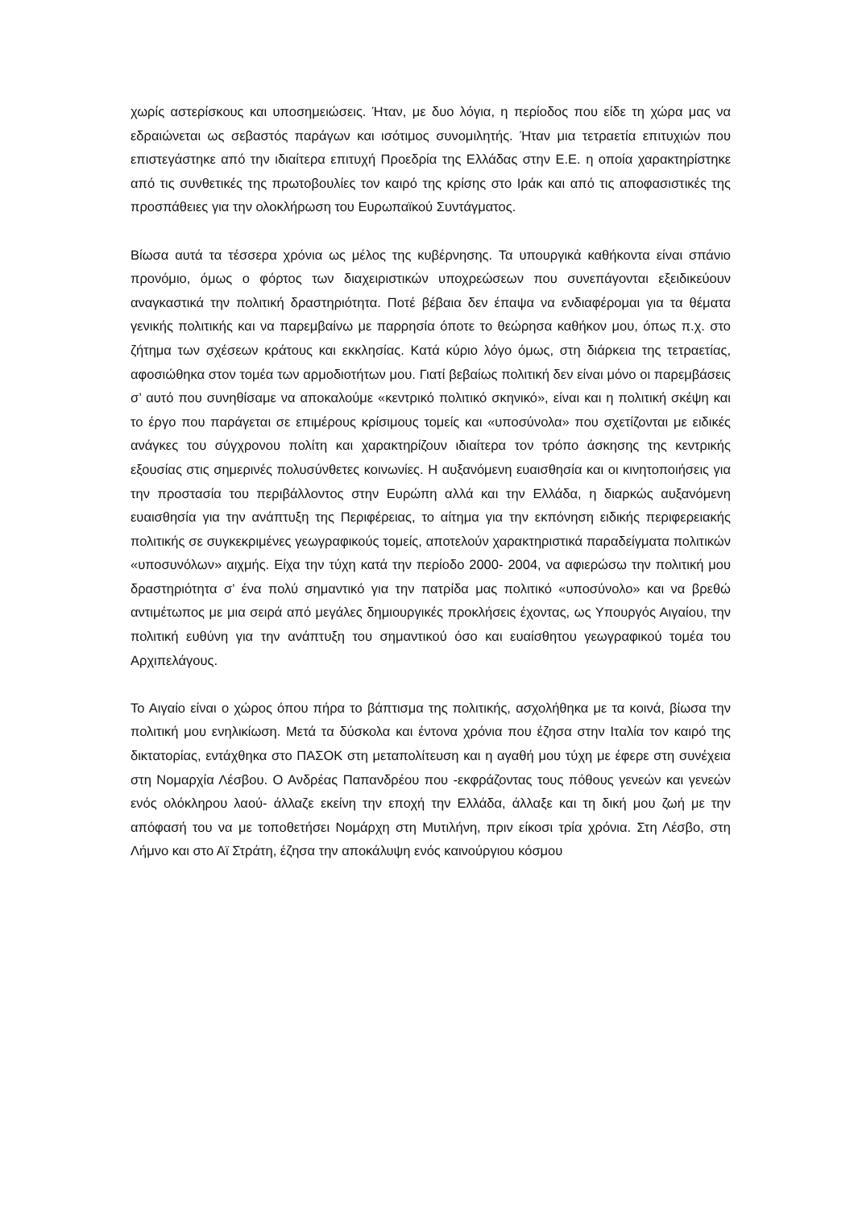χωρίς αστερίσκους και υποσημειώσεις. Ήταν, με δυο λόγια, η περίοδος που είδε τη χώρα μας να εδραιώνεται ως σεβαστός παράγων και ισότιμος συνομιλητής. Ήταν μια τετραετία επιτυχιών που επιστεγάστηκε από την ιδιαίτερα επιτυχή Προεδρία της Ελλάδας στην Ε.Ε. η οποία χαρακτηρίστηκε από τις συνθετικές της πρωτοβουλίες τον καιρό της κρίσης στο Ιράκ και από τις αποφασιστικές της προσπάθειες για την ολοκλήρωση του Ευρωπαϊκού Συντάγματος.
Βίωσα αυτά τα τέσσερα χρόνια ως μέλος της κυβέρνησης. Τα υπουργικά καθήκοντα είναι σπάνιο προνόμιο, όμως ο φόρτος των διαχειριστικών υποχρεώσεων που συνεπάγονται εξειδικεύουν αναγκαστικά την πολιτική δραστηριότητα. Ποτέ βέβαια δεν έπαψα να ενδιαφέρομαι για τα θέματα γενικής πολιτικής και να παρεμβαίνω με παρρησία όποτε το θεώρησα καθήκον μου, όπως π.χ. στο ζήτημα των σχέσεων κράτους και εκκλησίας. Κατά κύριο λόγο όμως, στη διάρκεια της τετραετίας, αφοσιώθηκα στον τομέα των αρμοδιοτήτων μου. Γιατί βεβαίως πολιτική δεν είναι μόνο οι παρεμβάσεις σ’ αυτό που συνηθίσαμε να αποκαλούμε «κεντρικό πολιτικό σκηνικό», είναι και η πολιτική σκέψη και το έργο που παράγεται σε επιμέρους κρίσιμους τομείς και «υποσύνολα» που σχετίζονται με ειδικές ανάγκες του σύγχρονου πολίτη και χαρακτηρίζουν ιδιαίτερα τον τρόπο άσκησης της κεντρικής εξουσίας στις σημερινές πολυσύνθετες κοινωνίες. Η αυξανόμενη ευαισθησία και οι κινητοποιήσεις για την προστασία του περιβάλλοντος στην Ευρώπη αλλά και την Ελλάδα, η διαρκώς αυξανόμενη ευαισθησία για την ανάπτυξη της Περιφέρειας, το αίτημα για την εκπόνηση ειδικής περιφερειακής πολιτικής σε συγκεκριμένες γεωγραφικούς τομείς, αποτελούν χαρακτηριστικά παραδείγματα πολιτικών «υποσυνόλων» αιχμής. Είχα την τύχη κατά την περίοδο 2000- 2004, να αφιερώσω την πολιτική μου δραστηριότητα σ’ ένα πολύ σημαντικό για την πατρίδα μας πολιτικό «υποσύνολο» και να βρεθώ αντιμέτωπος με μια σειρά από μεγάλες δημιουργικές προκλήσεις έχοντας, ως Υπουργός Αιγαίου, την πολιτική ευθύνη για την ανάπτυξη του σημαντικού όσο και ευαίσθητου γεωγραφικού τομέα του Αρχιπελάγους.
Το Αιγαίο είναι ο χώρος όπου πήρα το βάπτισμα της πολιτικής, ασχολήθηκα με τα κοινά, βίωσα την πολιτική μου ενηλικίωση. Μετά τα δύσκολα και έντονα χρόνια που έζησα στην Ιταλία τον καιρό της δικτατορίας, εντάχθηκα στο ΠΑΣΟΚ στη μεταπολίτευση και η αγαθή μου τύχη με έφερε στη συνέχεια στη Νομαρχία Λέσβου. Ο Ανδρέας Παπανδρέου που -εκφράζοντας τους πόθους γενεών και γενεών ενός ολόκληρου λαού- άλλαζε εκείνη την εποχή την Ελλάδα, άλλαξε και τη δική μου ζωή με την απόφασή του να με τοποθετήσει Νομάρχη στη Μυτιλήνη, πριν είκοσι τρία χρόνια. Στη Λέσβο, στη Λήμνο και στο Αϊ Στράτη, έζησα την αποκάλυψη ενός καινούργιου κόσμου